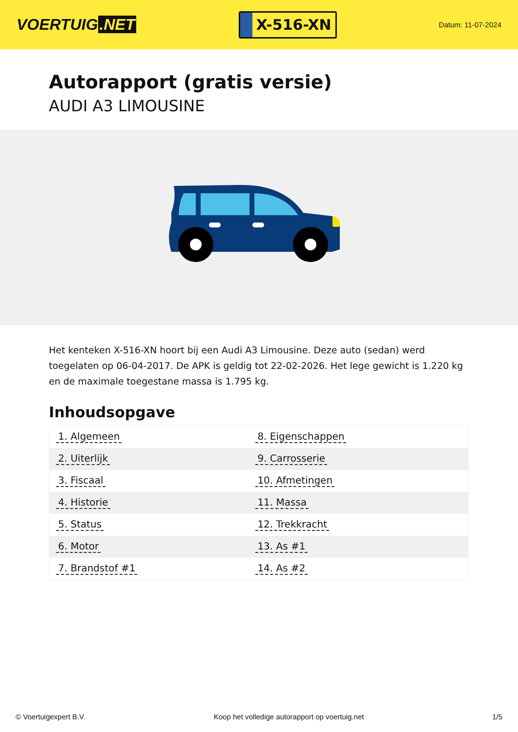VOERTUIG.NET
X-516-XN
Datum: 11-07-2024
Autorapport (gratis versie)
AUDI A3 LIMOUSINE
Het kenteken X-516-XN hoort bij een Audi A3 Limousine. Deze auto (sedan) werd toegelaten op 06-04-2017. De APK is geldig tot 22-02-2026. Het lege gewicht is 1.220 kg en de maximale toegestane massa is 1.795 kg.
Inhoudsopgave
| 1. Algemeen | 8. Eigenschappen |
| 2. Uiterlijk | 9. Carrosserie |
| 3. Fiscaal | 10. Afmetingen |
| 4. Historie | 11. Massa |
| 5. Status | 12. Trekkracht |
| 6. Motor | 13. As #1 |
| 7. Brandstof #1 | 14. As #2 |
© Voertuigexpert B.V. Koop het volledige autorapport op voertuig.net 1/5